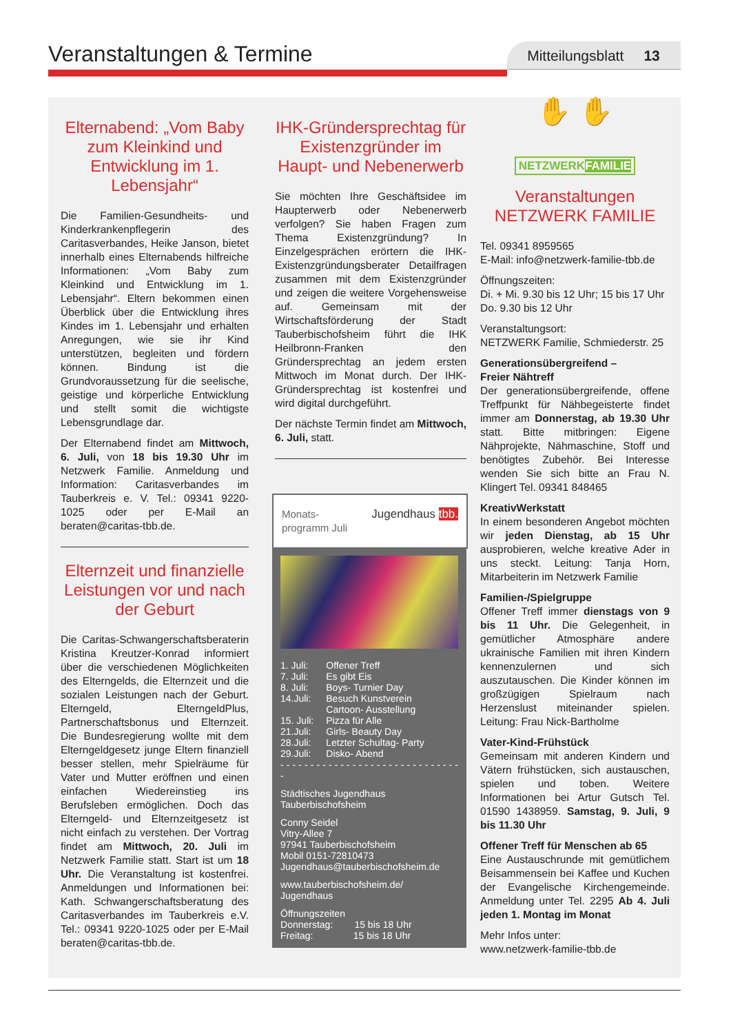Veranstaltungen & Termine
Mitteilungsblatt 13
Elternabend: „Vom Baby zum Kleinkind und Entwicklung im 1. Lebensjahr“
Die Familien-Gesundheits- und Kinderkrankenpflegerin des Caritasverbandes, Heike Janson, bietet innerhalb eines Elternabends hilfreiche Informationen: „Vom Baby zum Kleinkind und Entwicklung im 1. Lebensjahr“. Eltern bekommen einen Überblick über die Entwicklung ihres Kindes im 1. Lebensjahr und erhalten Anregungen, wie sie ihr Kind unterstützen, begleiten und fördern können. Bindung ist die Grundvoraussetzung für die seelische, geistige und körperliche Entwicklung und stellt somit die wichtigste Lebensgrundlage dar.
Der Elternabend findet am Mittwoch, 6. Juli, von 18 bis 19.30 Uhr im Netzwerk Familie. Anmeldung und Information: Caritasverbandes im Tauberkreis e. V. Tel.: 09341 9220-1025 oder per E-Mail an beraten@caritas-tbb.de.
Elternzeit und finanzielle Leistungen vor und nach der Geburt
Die Caritas-Schwangerschaftsberaterin Kristina Kreutzer-Konrad informiert über die verschiedenen Möglichkeiten des Elterngelds, die Elternzeit und die sozialen Leistungen nach der Geburt. Elterngeld, ElterngeldPlus, Partnerschaftsbonus und Elternzeit. Die Bundesregierung wollte mit dem Elterngeldgesetz junge Eltern finanziell besser stellen, mehr Spielräume für Vater und Mutter eröffnen und einen einfachen Wiedereinstieg ins Berufsleben ermöglichen. Doch das Elterngeld- und Elternzeitgesetz ist nicht einfach zu verstehen. Der Vortrag findet am Mittwoch, 20. Juli im Netzwerk Familie statt. Start ist um 18 Uhr. Die Veranstaltung ist kostenfrei. Anmeldungen und Informationen bei: Kath. Schwangerschaftsberatung des Caritasverbandes im Tauberkreis e.V. Tel.: 09341 9220-1025 oder per E-Mail beraten@caritas-tbb.de.
IHK-Gründersprechtag für Existenzgründer im Haupt- und Nebenerwerb
Sie möchten Ihre Geschäftsidee im Haupterwerb oder Nebenerwerb verfolgen? Sie haben Fragen zum Thema Existenzgründung? In Einzelgesprächen erörtern die IHK-Existenzgründungsberater Detailfragen zusammen mit dem Existenzgründer und zeigen die weitere Vorgehensweise auf. Gemeinsam mit der Wirtschaftsförderung der Stadt Tauberbischofsheim führt die IHK Heilbronn-Franken den Gründersprechtag an jedem ersten Mittwoch im Monat durch. Der IHK-Gründersprechtag ist kostenfrei und wird digital durchgeführt.
Der nächste Termin findet am Mittwoch, 6. Juli, statt.
Monats-
programm Juli Jugendhaus tbb.
| 1. Juli: | Offener Treff |
| 7. Juli: | Es gibt Eis |
| 8. Juli: | Boys- Turnier Day |
| 14.Juli: | Besuch Kunstverein Cartoon- Ausstellung |
| 15. Juli: | Pizza für Alle |
| 21.Juli: | Girls- Beauty Day |
| 28.Juli: | Letzter Schultag- Party |
| 29.Juli: | Disko- Abend |
- - - - - - - - - - - - - - - - - - - - - - - - - - - - - - -
Städtisches Jugendhaus
Tauberbischofsheim
Conny Seidel
Vitry-Allee 7
97941 Tauberbischofsheim
Mobil 0151-72810473
Jugendhaus@tauberbischofsheim.de
www.tauberbischofsheim.de/
Jugendhaus
Öffnungszeiten
Donnerstag: 15 bis 18 Uhr
Freitag: 15 bis 18 Uhr
✋ ✋
NETZWERKFAMILIE
Veranstaltungen NETZWERK FAMILIE
Tel. 09341 8959565
E-Mail: info@netzwerk-familie-tbb.de
Öffnungszeiten:
Di. + Mi. 9.30 bis 12 Uhr; 15 bis 17 Uhr
Do. 9.30 bis 12 Uhr
Veranstaltungsort:
NETZWERK Familie, Schmiederstr. 25
Generationsübergreifend –
Freier Nähtreff
Der generationsübergreifende, offene Treffpunkt für Nähbegeisterte findet immer am Donnerstag, ab 19.30 Uhr statt. Bitte mitbringen: Eigene Nähprojekte, Nähmaschine, Stoff und benötigtes Zubehör. Bei Interesse wenden Sie sich bitte an Frau N. Klingert Tel. 09341 848465
KreativWerkstatt
In einem besonderen Angebot möchten wir jeden Dienstag, ab 15 Uhr ausprobieren, welche kreative Ader in uns steckt. Leitung: Tanja Horn, Mitarbeiterin im Netzwerk Familie
Familien-/Spielgruppe
Offener Treff immer dienstags von 9 bis 11 Uhr. Die Gelegenheit, in gemütlicher Atmosphäre andere ukrainische Familien mit ihren Kindern kennenzulernen und sich auszutauschen. Die Kinder können im großzügigen Spielraum nach Herzenslust miteinander spielen. Leitung: Frau Nick-Bartholme
Vater-Kind-Frühstück
Gemeinsam mit anderen Kindern und Vätern frühstücken, sich austauschen, spielen und toben. Weitere Informationen bei Artur Gutsch Tel. 01590 1438959. Samstag, 9. Juli, 9 bis 11.30 Uhr
Offener Treff für Menschen ab 65
Eine Austauschrunde mit gemütlichem Beisammensein bei Kaffee und Kuchen der Evangelische Kirchengemeinde. Anmeldung unter Tel. 2295 Ab 4. Juli jeden 1. Montag im Monat
Mehr Infos unter:
www.netzwerk-familie-tbb.de